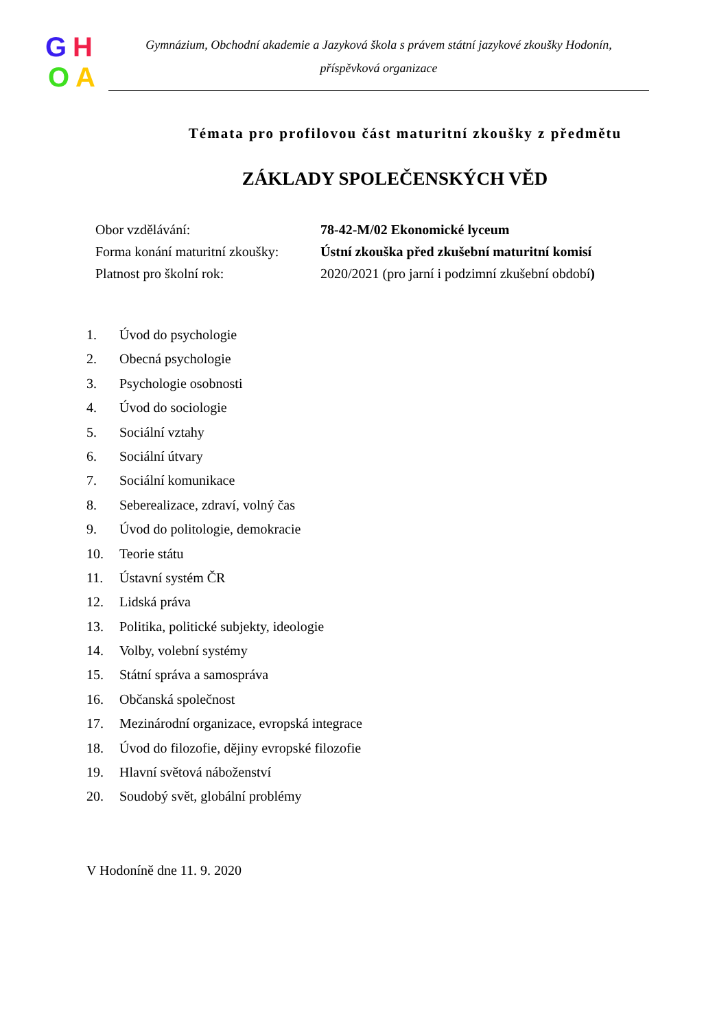G H
O A
Gymnázium, Obchodní akademie a Jazyková škola s právem státní jazykové zkoušky Hodonín,
příspěvková organizace
Témata pro profilovou část maturitní zkoušky z předmětu
ZÁKLADY SPOLEČENSKÝCH VĚD
Obor vzdělávání: 78-42-M/02 Ekonomické lyceum
Forma konání maturitní zkoušky: Ústní zkouška před zkušební maturitní komisí
Platnost pro školní rok: 2020/2021 (pro jarní i podzimní zkušební období)
1. Úvod do psychologie
2. Obecná psychologie
3. Psychologie osobnosti
4. Úvod do sociologie
5. Sociální vztahy
6. Sociální útvary
7. Sociální komunikace
8. Seberealizace, zdraví, volný čas
9. Úvod do politologie, demokracie
10. Teorie státu
11. Ústavní systém ČR
12. Lidská práva
13. Politika, politické subjekty, ideologie
14. Volby, volební systémy
15. Státní správa a samospráva
16. Občanská společnost
17. Mezinárodní organizace, evropská integrace
18. Úvod do filozofie, dějiny evropské filozofie
19. Hlavní světová náboženství
20. Soudobý svět, globální problémy
V Hodoníně dne 11. 9. 2020